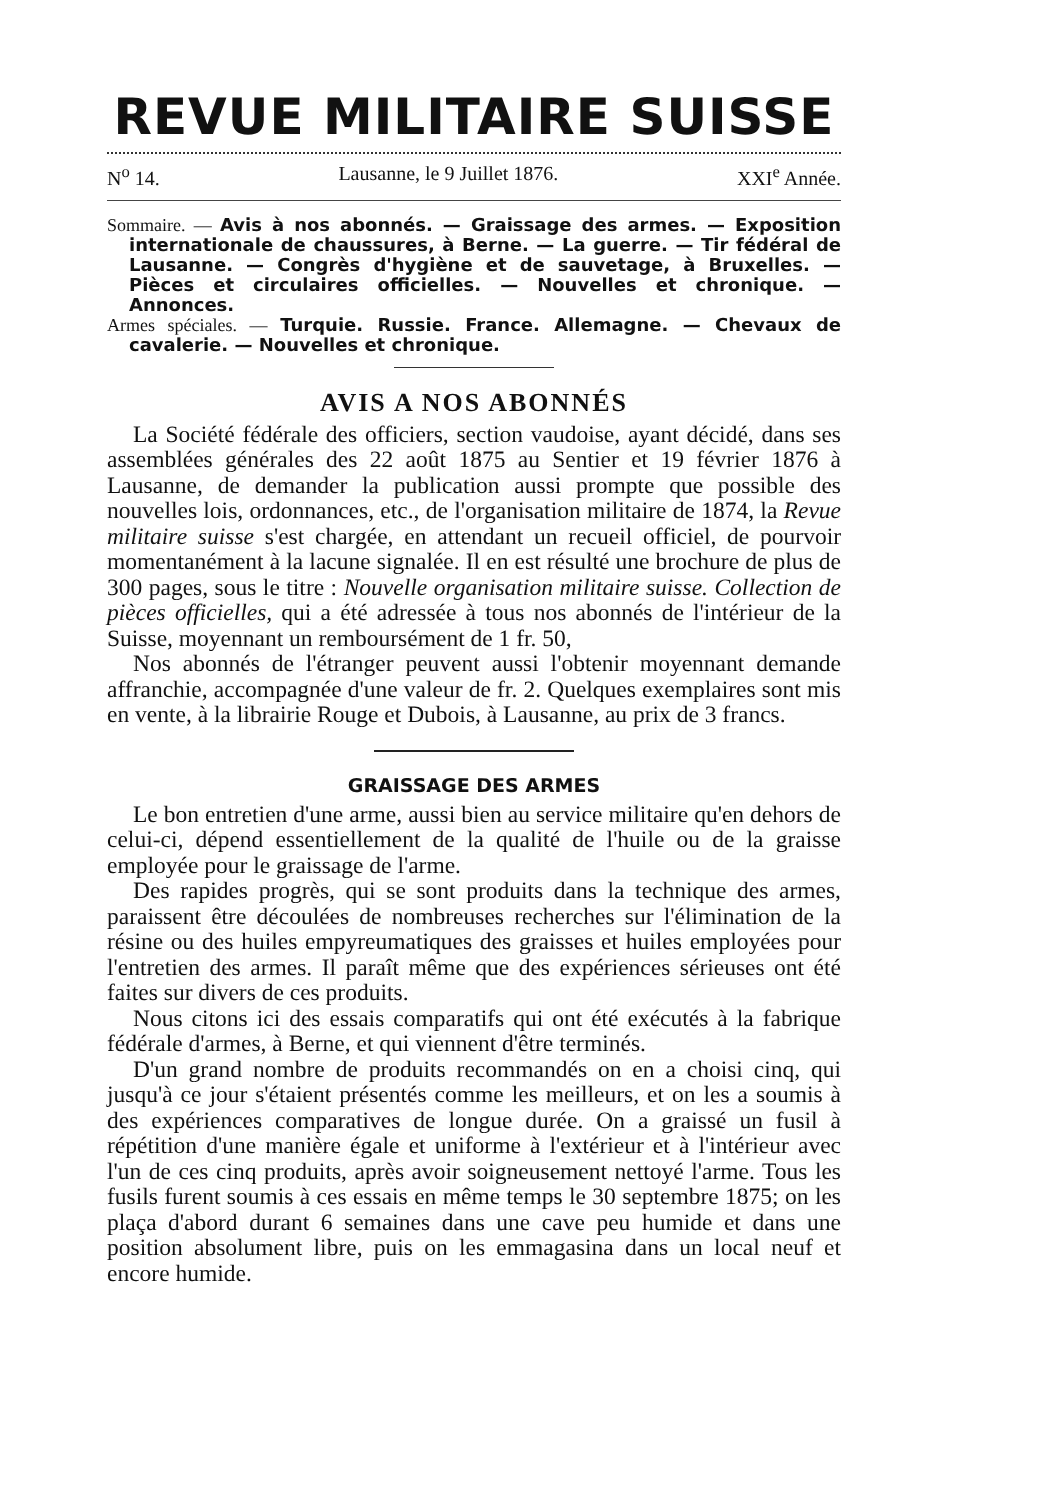REVUE MILITAIRE SUISSE
N<sup>o</sup> 14. Lausanne, le 9 Juillet 1876. XXI<sup>e</sup> Année.
Sommaire. — Avis à nos abonnés. — Graissage des armes. — Exposition internationale de chaussures, à Berne. — La guerre. — Tir fédéral de Lausanne. — Congrès d'hygiène et de sauvetage, à Bruxelles. — Pièces et circulaires officielles. — Nouvelles et chronique. — Annonces.
Armes spéciales. — Turquie. Russie. France. Allemagne. — Chevaux de cavalerie. — Nouvelles et chronique.
AVIS A NOS ABONNÉS
La Société fédérale des officiers, section vaudoise, ayant décidé, dans ses assemblées générales des 22 août 1875 au Sentier et 19 février 1876 à Lausanne, de demander la publication aussi prompte que possible des nouvelles lois, ordonnances, etc., de l'organisation militaire de 1874, la Revue militaire suisse s'est chargée, en attendant un recueil officiel, de pourvoir momentanément à la lacune signalée. Il en est résulté une brochure de plus de 300 pages, sous le titre : Nouvelle organisation militaire suisse. Collection de pièces officielles, qui a été adressée à tous nos abonnés de l'intérieur de la Suisse, moyennant un remboursément de 1 fr. 50,
Nos abonnés de l'étranger peuvent aussi l'obtenir moyennant demande affranchie, accompagnée d'une valeur de fr. 2. Quelques exemplaires sont mis en vente, à la librairie Rouge et Dubois, à Lausanne, au prix de 3 francs.
GRAISSAGE DES ARMES
Le bon entretien d'une arme, aussi bien au service militaire qu'en dehors de celui-ci, dépend essentiellement de la qualité de l'huile ou de la graisse employée pour le graissage de l'arme.
Des rapides progrès, qui se sont produits dans la technique des armes, paraissent être découlées de nombreuses recherches sur l'élimination de la résine ou des huiles empyreumatiques des graisses et huiles employées pour l'entretien des armes. Il paraît même que des expériences sérieuses ont été faites sur divers de ces produits.
Nous citons ici des essais comparatifs qui ont été exécutés à la fabrique fédérale d'armes, à Berne, et qui viennent d'être terminés.
D'un grand nombre de produits recommandés on en a choisi cinq, qui jusqu'à ce jour s'étaient présentés comme les meilleurs, et on les a soumis à des expériences comparatives de longue durée. On a graissé un fusil à répétition d'une manière égale et uniforme à l'extérieur et à l'intérieur avec l'un de ces cinq produits, après avoir soigneusement nettoyé l'arme. Tous les fusils furent soumis à ces essais en même temps le 30 septembre 1875; on les plaça d'abord durant 6 semaines dans une cave peu humide et dans une position absolument libre, puis on les emmagasina dans un local neuf et encore humide.